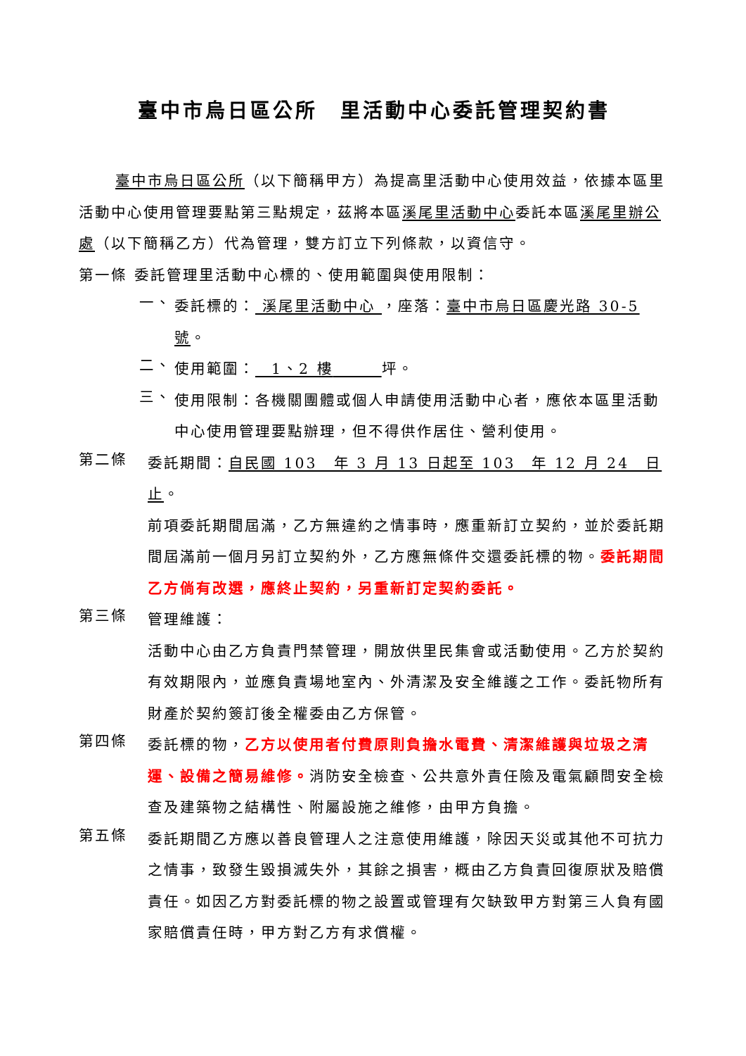臺中市烏日區公所　里活動中心委託管理契約書
臺中市烏日區公所（以下簡稱甲方）為提高里活動中心使用效益，依據本區里活動中心使用管理要點第三點規定，茲將本區溪尾里活動中心委託本區溪尾里辦公處（以下簡稱乙方）代為管理，雙方訂立下列條款，以資信守。
第一條 委託管理里活動中心標的、使用範圍與使用限制：
一、
委託標的： 溪尾里活動中心 ，座落：臺中市烏日區慶光路 30-5 號。
二、
使用範圍：　1、2 樓　　　 坪。
三、
使用限制：各機關團體或個人申請使用活動中心者，應依本區里活動中心使用管理要點辦理，但不得供作居住、營利使用。
第二條
委託期間：自民國 103　年 3 月 13 日起至 103　年 12 月 24　日止。
前項委託期間屆滿，乙方無違約之情事時，應重新訂立契約，並於委託期間屆滿前一個月另訂立契約外，乙方應無條件交還委託標的物。委託期間乙方倘有改選，應終止契約，另重新訂定契約委託。
第三條
管理維護：
活動中心由乙方負責門禁管理，開放供里民集會或活動使用。乙方於契約有效期限內，並應負責場地室內、外清潔及安全維護之工作。委託物所有財產於契約簽訂後全權委由乙方保管。
第四條
委託標的物，乙方以使用者付費原則負擔水電費、清潔維護與垃圾之清運、設備之簡易維修。消防安全檢查、公共意外責任險及電氣顧問安全檢查及建築物之結構性、附屬設施之維修，由甲方負擔。
第五條
委託期間乙方應以善良管理人之注意使用維護，除因天災或其他不可抗力之情事，致發生毀損滅失外，其餘之損害，概由乙方負責回復原狀及賠償責任。如因乙方對委託標的物之設置或管理有欠缺致甲方對第三人負有國家賠償責任時，甲方對乙方有求償權。